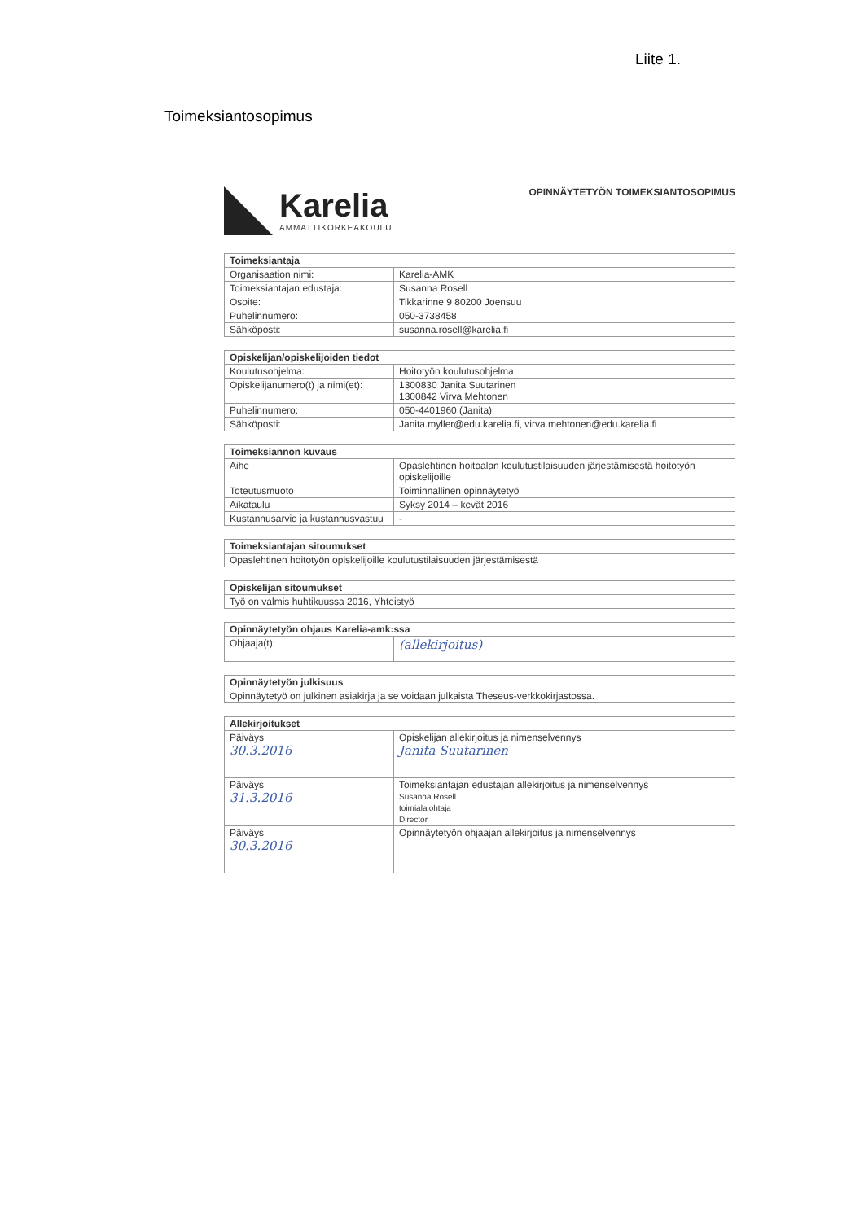Liite 1.
Toimeksiantosopimus
Karelia
AMMATTIKORKEAKOULU
OPINNÄYTETYÖN TOIMEKSIANTOSOPIMUS
| Toimeksiantaja | |
| --- | --- |
| Organisaation nimi: | Karelia-AMK |
| Toimeksiantajan edustaja: | Susanna Rosell |
| Osoite: | Tikkarinne 9 80200 Joensuu |
| Puhelinnumero: | 050-3738458 |
| Sähköposti: | susanna.rosell@karelia.fi |
| Opiskelijan/opiskelijoiden tiedot | |
| --- | --- |
| Koulutusohjelma: | Hoitotyön koulutusohjelma |
| Opiskelijanumero(t) ja nimi(et): | 1300830 Janita Suutarinen 1300842 Virva Mehtonen |
| Puhelinnumero: | 050-4401960 (Janita) |
| Sähköposti: | Janita.myller@edu.karelia.fi, virva.mehtonen@edu.karelia.fi |
| Toimeksiannon kuvaus | |
| --- | --- |
| Aihe | Opaslehtinen hoitoalan koulutustilaisuuden järjestämisestä hoitotyön opiskelijoille |
| Toteutusmuoto | Toiminnallinen opinnäytetyö |
| Aikataulu | Syksy 2014 – kevät 2016 |
| Kustannusarvio ja kustannusvastuu | - |
| Toimeksiantajan sitoumukset |
| --- |
| Opaslehtinen hoitotyön opiskelijoille koulutustilaisuuden järjestämisestä |
| Opiskelijan sitoumukset |
| --- |
| Työ on valmis huhtikuussa 2016, Yhteistyö |
| Opinnäytetyön ohjaus Karelia-amk:ssa | |
| --- | --- |
| Ohjaaja(t): | (allekirjoitus) |
| Opinnäytetyön julkisuus |
| --- |
| Opinnäytetyö on julkinen asiakirja ja se voidaan julkaista Theseus-verkkokirjastossa. |
| Allekirjoitukset | |
| --- | --- |
| Päiväys 30.3.2016 | Opiskelijan allekirjoitus ja nimenselvennys Janita Suutarinen |
| Päiväys 31.3.2016 | Toimeksiantajan edustajan allekirjoitus ja nimenselvennys Susanna Rosell toimialajohtaja Director |
| Päiväys 30.3.2016 | Opinnäytetyön ohjaajan allekirjoitus ja nimenselvennys |